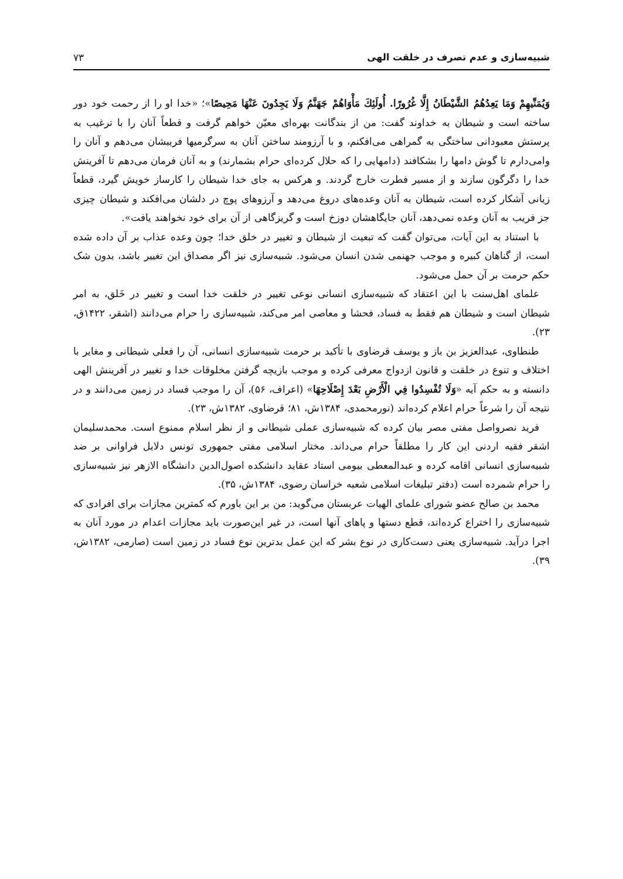شبیه‌سازی و عدم تصرف در خلقت الهی ۷۳
وَيُمَنِّيهِمْ وَمَا يَعِدُهُمُ الشَّيْطَانُ إِلَّا غُرُورًا. أُولَئِكَ مَأْوَاهُمْ جَهَنَّمُ وَلَا يَجِدُونَ عَنْهَا مَحِيصًا»؛ «خدا او را از رحمت خود دور ساخته است و شیطان به خداوند گفت: من از بندگانت بهره‌ای معیّن خواهم گرفت و قطعاً آنان را با ترغیب به پرستش معبودانی ساختگی به گمراهی می‌افکنم، و با آرزومند ساختن آنان به سرگرمیها فریبشان می‌دهم و آنان را وامی‌دارم تا گوش دامها را بشکافند (دامهایی را که حلال کرده‌ای حرام بشمارند) و به آنان فرمان می‌دهم تا آفرینش خدا را دگرگون سازند و از مسیر فطرت خارج گردند. و هرکس به جای خدا شیطان را کارساز خویش گیرد، قطعاً زیانی آشکار کرده است، شیطان به آنان وعده‌های دروغ می‌دهد و آرزوهای پوچ در دلشان می‌افکند و شیطان چیزی جز فریب به آنان وعده نمی‌دهد، آنان جایگاهشان دوزخ است و گریزگاهی از آن برای خود نخواهند یافت».
با استناد به این آیات، می‌توان گفت که تبعیت از شیطان و تغییر در خلق خدا؛ چون وعده عذاب بر آن داده شده است، از گناهان کبیره و موجب جهنمی شدن انسان می‌شود. شبیه‌سازی نیز اگر مصداق این تغییر باشد، بدون شک حکم حرمت بر آن حمل می‌شود.
علمای اهل‌سنت با این اعتقاد که شبیه‌سازی انسانی نوعی تغییر در خلقت خدا است و تغییر در خَلق، به امر شیطان است و شیطان هم فقط به فساد، فحشا و معاصی امر می‌کند، شبیه‌سازی را حرام می‌دانند (اشقر، ۱۴۲۲ق، ۲۳).
طنطاوی، عبدالعزیز بن باز و یوسف قرضاوی با تأکید بر حرمت شبیه‌سازی انسانی، آن را فعلی شیطانی و مغایر با اختلاف و تنوع در خلقت و قانون ازدواج معرفی کرده و موجب بازیچه گرفتن مخلوقات خدا و تغییر در آفرینش الهی دانسته و به حکم آیه «وَلَا تُفْسِدُوا فِي الْأَرْضِ بَعْدَ إِصْلَاحِهَا» (اعراف، ۵۶)، آن را موجب فساد در زمین می‌دانند و در نتیجه آن را شرعاً حرام اعلام کرده‌اند (نورمحمدی، ۱۳۸۴ش، ۸۱؛ قرضاوی، ۱۳۸۲ش، ۲۳).
فرید نصرواصل مفتی مصر بیان کرده که شبیه‌سازی عملی شیطانی و از نظر اسلام ممنوع است. محمدسلیمان اشقر فقیه اردنی این کار را مطلقاً حرام می‌داند. مختار اسلامی مفتی جمهوری تونس دلایل فراوانی بر ضد شبیه‌سازی انسانی اقامه کرده و عبدالمعطی بیومی استاد عقاید دانشکده اصول‌الدین دانشگاه الازهر نیز شبیه‌سازی را حرام شمرده است (دفتر تبلیغات اسلامی شعبه خراسان رضوی، ۱۳۸۴ش، ۳۵).
محمد بن صالح عضو شورای علمای الهیات عربستان می‌گوید: من بر این باورم که کمترین مجازات برای افرادی که شبیه‌سازی را اختراع کرده‌اند، قطع دستها و پاهای آنها است، در غیر این‌صورت باید مجازات اعدام در مورد آنان به اجرا درآید. شبیه‌سازی یعنی دست‌کاری در نوع بشر که این عمل بدترین نوع فساد در زمین است (صارمی، ۱۳۸۲ش، ۳۹).